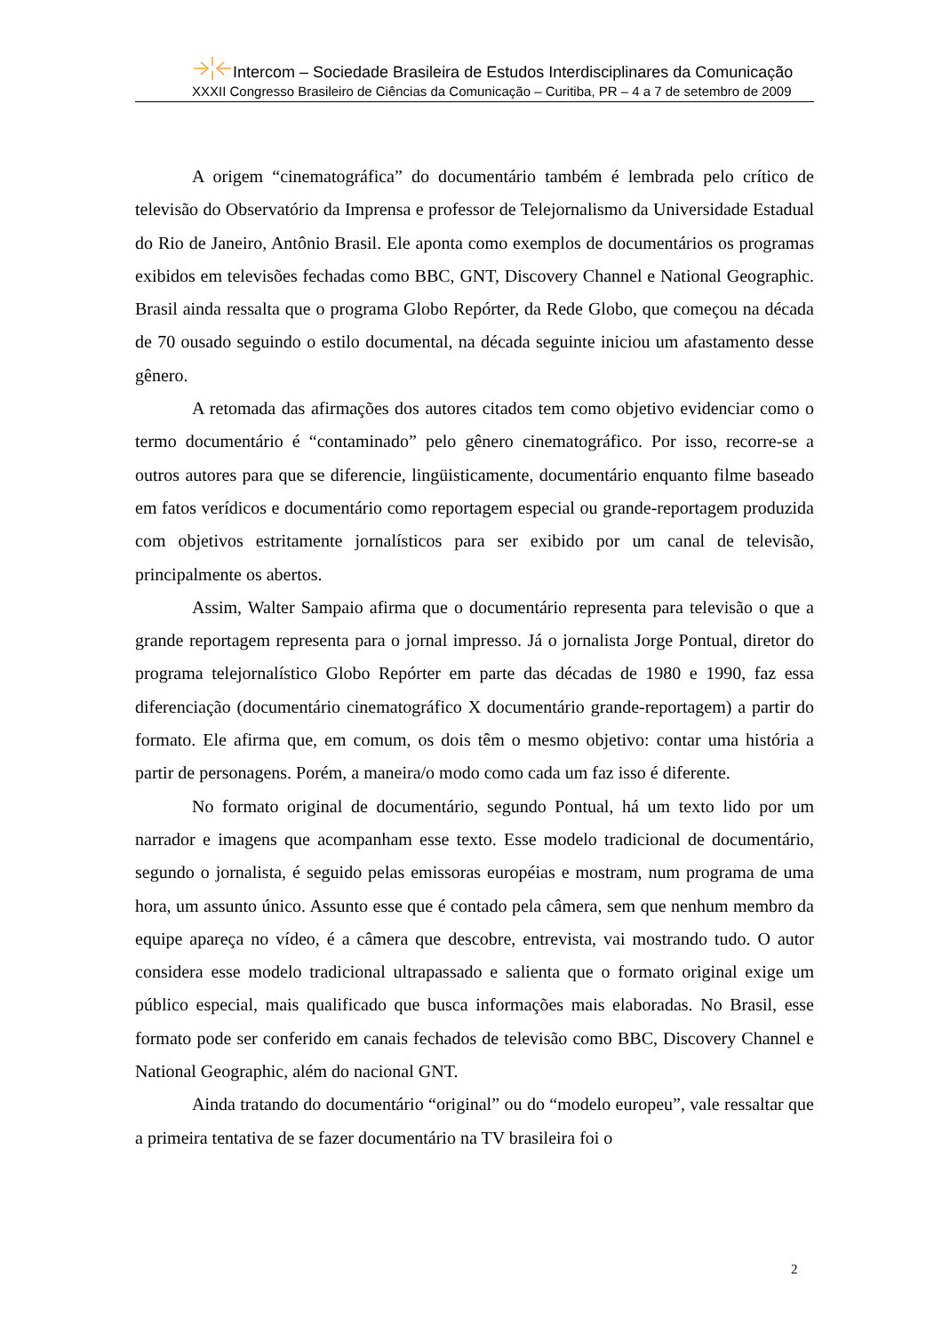Intercom – Sociedade Brasileira de Estudos Interdisciplinares da Comunicação
XXXII Congresso Brasileiro de Ciências da Comunicação – Curitiba, PR – 4 a 7 de setembro de 2009
A origem “cinematográfica” do documentário também é lembrada pelo crítico de televisão do Observatório da Imprensa e professor de Telejornalismo da Universidade Estadual do Rio de Janeiro, Antônio Brasil. Ele aponta como exemplos de documentários os programas exibidos em televisões fechadas como BBC, GNT, Discovery Channel e National Geographic. Brasil ainda ressalta que o programa Globo Repórter, da Rede Globo, que começou na década de 70 ousado seguindo o estilo documental, na década seguinte iniciou um afastamento desse gênero.
A retomada das afirmações dos autores citados tem como objetivo evidenciar como o termo documentário é “contaminado” pelo gênero cinematográfico. Por isso, recorre-se a outros autores para que se diferencie, lingüisticamente, documentário enquanto filme baseado em fatos verídicos e documentário como reportagem especial ou grande-reportagem produzida com objetivos estritamente jornalísticos para ser exibido por um canal de televisão, principalmente os abertos.
Assim, Walter Sampaio afirma que o documentário representa para televisão o que a grande reportagem representa para o jornal impresso. Já o jornalista Jorge Pontual, diretor do programa telejornalístico Globo Repórter em parte das décadas de 1980 e 1990, faz essa diferenciação (documentário cinematográfico X documentário grande-reportagem) a partir do formato. Ele afirma que, em comum, os dois têm o mesmo objetivo: contar uma história a partir de personagens. Porém, a maneira/o modo como cada um faz isso é diferente.
No formato original de documentário, segundo Pontual, há um texto lido por um narrador e imagens que acompanham esse texto. Esse modelo tradicional de documentário, segundo o jornalista, é seguido pelas emissoras européias e mostram, num programa de uma hora, um assunto único. Assunto esse que é contado pela câmera, sem que nenhum membro da equipe apareça no vídeo, é a câmera que descobre, entrevista, vai mostrando tudo. O autor considera esse modelo tradicional ultrapassado e salienta que o formato original exige um público especial, mais qualificado que busca informações mais elaboradas. No Brasil, esse formato pode ser conferido em canais fechados de televisão como BBC, Discovery Channel e National Geographic, além do nacional GNT.
Ainda tratando do documentário “original” ou do “modelo europeu”, vale ressaltar que a primeira tentativa de se fazer documentário na TV brasileira foi o
2